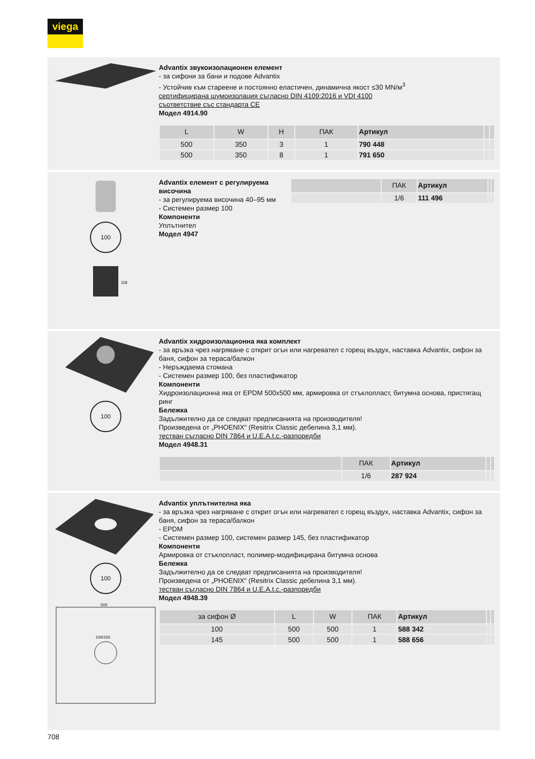viega
Advantix звукоизолационен елемент
- за сифони за бани и подове Advantix
- Устойчив към стареене и постоянно еластичен, динамична якост ≤30 MN/м<sup>3</sup>
сертифицирана шумоизолация съгласно DIN 4109:2016 и VDI 4100
съответствие със стандарта CE
Модел 4914.90
| L | W | H | ПАК | Артикул | | |
| --- | --- | --- | --- | --- | --- | --- |
| 500 | 350 | 3 | 1 | 790 448 | | |
| 500 | 350 | 8 | 1 | 791 650 | | |
100
118
Advantix елемент с регулируема височина
- за регулируема височина 40–95 мм
- Системен размер 100
Компоненти
Уплътнител
Модел 4947
| | ПАК | Артикул | | |
| --- | --- | --- | --- | --- |
| | 1/6 | 111 496 | | |
100
Advantix хидроизолационна яка комплект
- за връзка чрез нагряване с открит огън или нагревател с горещ въздух, наставка Advantix, сифон за баня, сифон за тераса/балкон
- Неръждаема стомана
- Системен размер 100, без пластификатор
Компоненти
Хидроизолационна яка от EPDM 500x500 мм, армировка от стъклопласт, битумна основа, пристягащ ринг
Бележка
Задължително да се следват предписанията на производителя!
Произведена от „PHOENIX“ (Resitrix Classic дебелина 3,1 мм).
тестван съгласно DIN 7864 и U.E.A.t.c.-разпоредби
Модел 4948.31
| | ПАК | Артикул | | |
| --- | --- | --- | --- | --- |
| | 1/6 | 287 924 | | |
100
500
100/150
Advantix уплътнителна яка
- за връзка чрез нагряване с открит огън или нагревател с горещ въздух, наставка Advantix, сифон за баня, сифон за тераса/балкон
- EPDM
- Системен размер 100, системен размер 145, без пластификатор
Компоненти
Армировка от стъклопласт, полимер-модифицирана битумна основа
Бележка
Задължително да се следват предписанията на производителя!
Произведена от „PHOENIX“ (Resitrix Classic дебелина 3,1 мм).
тестван съгласно DIN 7864 и U.E.A.t.c.-разпоредби
Модел 4948.39
| за сифон Ø | L | W | ПАК | Артикул | | |
| --- | --- | --- | --- | --- | --- | --- |
| 100 | 500 | 500 | 1 | 588 342 | | |
| 145 | 500 | 500 | 1 | 588 656 | | |
708